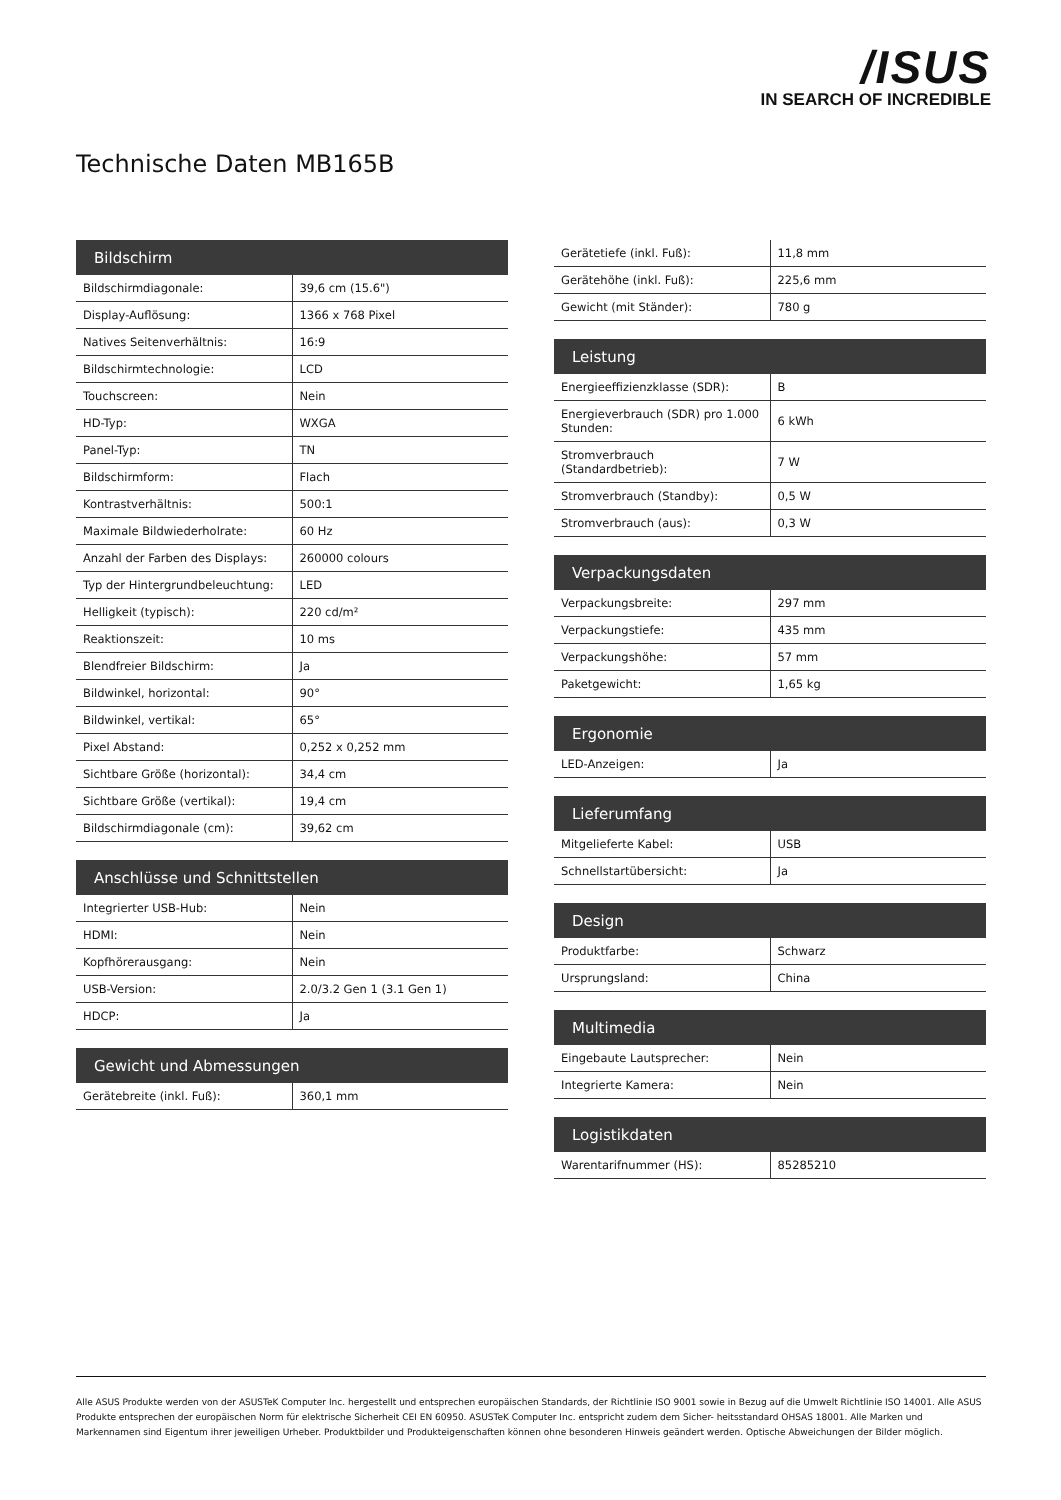/ISUS
IN SEARCH OF INCREDIBLE
Technische Daten MB165B
| Bildschirm | |
| --- | --- |
| Bildschirmdiagonale: | 39,6 cm (15.6") |
| Display-Auflösung: | 1366 x 768 Pixel |
| Natives Seitenverhältnis: | 16:9 |
| Bildschirmtechnologie: | LCD |
| Touchscreen: | Nein |
| HD-Typ: | WXGA |
| Panel-Typ: | TN |
| Bildschirmform: | Flach |
| Kontrastverhältnis: | 500:1 |
| Maximale Bildwiederholrate: | 60 Hz |
| Anzahl der Farben des Displays: | 260000 colours |
| Typ der Hintergrundbeleuchtung: | LED |
| Helligkeit (typisch): | 220 cd/m² |
| Reaktionszeit: | 10 ms |
| Blendfreier Bildschirm: | Ja |
| Bildwinkel, horizontal: | 90° |
| Bildwinkel, vertikal: | 65° |
| Pixel Abstand: | 0,252 x 0,252 mm |
| Sichtbare Größe (horizontal): | 34,4 cm |
| Sichtbare Größe (vertikal): | 19,4 cm |
| Bildschirmdiagonale (cm): | 39,62 cm |
| Anschlüsse und Schnittstellen | |
| --- | --- |
| Integrierter USB-Hub: | Nein |
| HDMI: | Nein |
| Kopfhörerausgang: | Nein |
| USB-Version: | 2.0/3.2 Gen 1 (3.1 Gen 1) |
| HDCP: | Ja |
| Gewicht und Abmessungen | |
| --- | --- |
| Gerätebreite (inkl. Fuß): | 360,1 mm |
| Gerätetiefe (inkl. Fuß): | 11,8 mm |
| Gerätehöhe (inkl. Fuß): | 225,6 mm |
| Gewicht (mit Ständer): | 780 g |
| Leistung | |
| --- | --- |
| Energieeffizienzklasse (SDR): | B |
| Energieverbrauch (SDR) pro 1.000 Stunden: | 6 kWh |
| Stromverbrauch (Standardbetrieb): | 7 W |
| Stromverbrauch (Standby): | 0,5 W |
| Stromverbrauch (aus): | 0,3 W |
| Verpackungsdaten | |
| --- | --- |
| Verpackungsbreite: | 297 mm |
| Verpackungstiefe: | 435 mm |
| Verpackungshöhe: | 57 mm |
| Paketgewicht: | 1,65 kg |
| Ergonomie | |
| --- | --- |
| LED-Anzeigen: | Ja |
| Lieferumfang | |
| --- | --- |
| Mitgelieferte Kabel: | USB |
| Schnellstartübersicht: | Ja |
| Design | |
| --- | --- |
| Produktfarbe: | Schwarz |
| Ursprungsland: | China |
| Multimedia | |
| --- | --- |
| Eingebaute Lautsprecher: | Nein |
| Integrierte Kamera: | Nein |
| Logistikdaten | |
| --- | --- |
| Warentarifnummer (HS): | 85285210 |
Alle ASUS Produkte werden von der ASUSTeK Computer Inc. hergestellt und entsprechen europäischen Standards, der Richtlinie ISO 9001 sowie in Bezug auf die Umwelt Richtlinie ISO 14001. Alle ASUS Produkte entsprechen der europäischen Norm für elektrische Sicherheit CEI EN 60950. ASUSTeK Computer Inc. entspricht zudem dem Sicher- heitsstandard OHSAS 18001. Alle Marken und Markennamen sind Eigentum ihrer jeweiligen Urheber. Produktbilder und Produkteigenschaften können ohne besonderen Hinweis geändert werden. Optische Abweichungen der Bilder möglich.